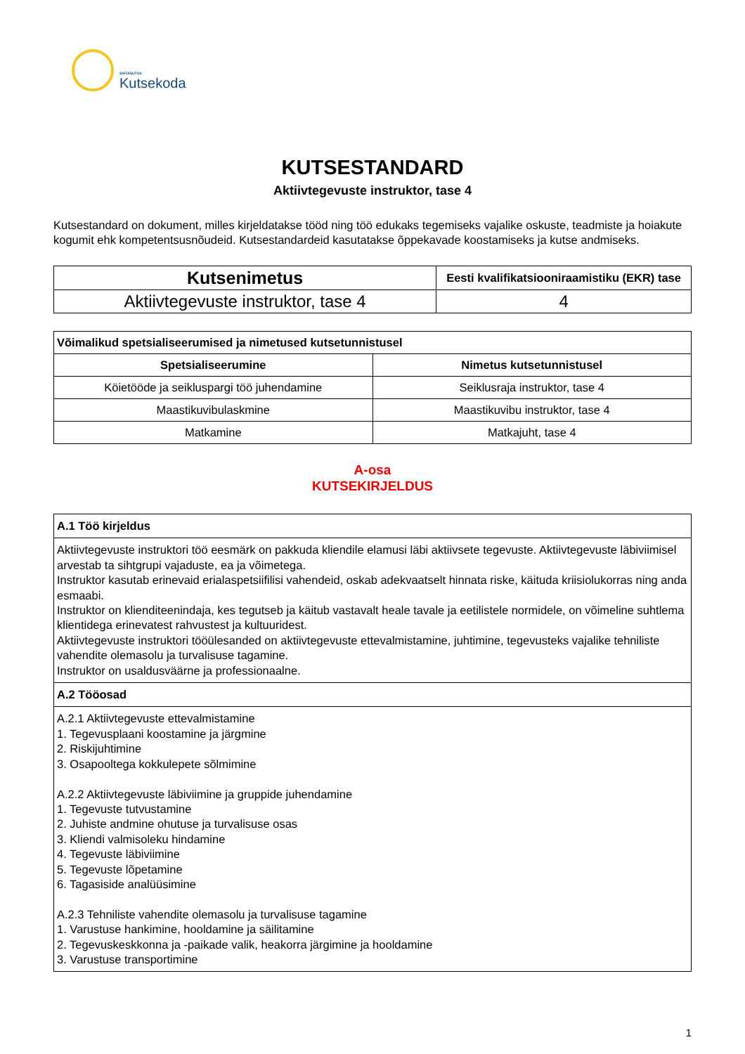SIHTASUTUS
Kutsekoda
KUTSESTANDARD
Aktiivtegevuste instruktor, tase 4
Kutsestandard on dokument, milles kirjeldatakse tööd ning töö edukaks tegemiseks vajalike oskuste, teadmiste ja hoiakute kogumit ehk kompetentsusnõudeid. Kutsestandardeid kasutatakse õppekavade koostamiseks ja kutse andmiseks.
| Kutsenimetus | Eesti kvalifikatsiooniraamistiku (EKR) tase |
| --- | --- |
| Aktiivtegevuste instruktor, tase 4 | 4 |
| Võimalikud spetsialiseerumised ja nimetused kutsetunnistusel | |
| --- | --- |
| Spetsialiseerumine | Nimetus kutsetunnistusel |
| Köietööde ja seikluspargi töö juhendamine | Seiklusraja instruktor, tase 4 |
| Maastikuvibulaskmine | Maastikuvibu instruktor, tase 4 |
| Matkamine | Matkajuht, tase 4 |
A-osa
KUTSEKIRJELDUS
| A.1 Töö kirjeldus |
| --- |
| Aktiivtegevuste instruktori töö eesmärk on pakkuda kliendile elamusi läbi aktiivsete tegevuste. Aktiivtegevuste läbiviimisel arvestab ta sihtgrupi vajaduste, ea ja võimetega. Instruktor kasutab erinevaid erialaspetsiifilisi vahendeid, oskab adekvaatselt hinnata riske, käituda kriisiolukorras ning anda esmaabi. Instruktor on klienditeenindaja, kes tegutseb ja käitub vastavalt heale tavale ja eetilistele normidele, on võimeline suhtlema klientidega erinevatest rahvustest ja kultuuridest. Aktiivtegevuste instruktori tööülesanded on aktiivtegevuste ettevalmistamine, juhtimine, tegevusteks vajalike tehniliste vahendite olemasolu ja turvalisuse tagamine. Instruktor on usaldusväärne ja professionaalne. |
| A.2 Tööosad |
| A.2.1 Aktiivtegevuste ettevalmistamine 1. Tegevusplaani koostamine ja järgmine 2. Riskijuhtimine 3. Osapooltega kokkulepete sõlmimine A.2.2 Aktiivtegevuste läbiviimine ja gruppide juhendamine 1. Tegevuste tutvustamine 2. Juhiste andmine ohutuse ja turvalisuse osas 3. Kliendi valmisoleku hindamine 4. Tegevuste läbiviimine 5. Tegevuste lõpetamine 6. Tagasiside analüüsimine A.2.3 Tehniliste vahendite olemasolu ja turvalisuse tagamine 1. Varustuse hankimine, hooldamine ja säilitamine 2. Tegevuskeskkonna ja -paikade valik, heakorra järgimine ja hooldamine 3. Varustuse transportimine |
1